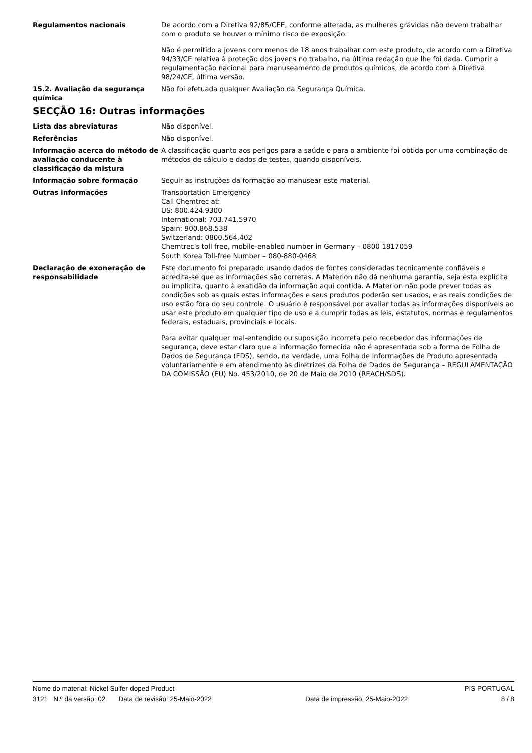Regulamentos nacionais De acordo com a Diretiva 92/85/CEE, conforme alterada, as mulheres grávidas não devem trabalhar com o produto se houver o mínimo risco de exposição.
Não é permitido a jovens com menos de 18 anos trabalhar com este produto, de acordo com a Diretiva 94/33/CE relativa à proteção dos jovens no trabalho, na última redação que lhe foi dada. Cumprir a regulamentação nacional para manuseamento de produtos químicos, de acordo com a Diretiva 98/24/CE, última versão.
15.2. Avaliação da segurança química
Não foi efetuada qualquer Avaliação da Segurança Química.
SECÇÃO 16: Outras informações
Lista das abreviaturas Não disponível.
Referências Não disponível.
Informação acerca do método de avaliação conducente à classificação da mistura
A classificação quanto aos perigos para a saúde e para o ambiente foi obtida por uma combinação de métodos de cálculo e dados de testes, quando disponíveis.
Informação sobre formação Seguir as instruções da formação ao manusear este material.
Outras informações Transportation Emergency
Call Chemtrec at:
US: 800.424.9300
International: 703.741.5970
Spain: 900.868.538
Switzerland: 0800.564.402
Chemtrec's toll free, mobile-enabled number in Germany – 0800 1817059
South Korea Toll-free Number – 080-880-0468
Declaração de exoneração de responsabilidade
Este documento foi preparado usando dados de fontes consideradas tecnicamente confiáveis e acredita-se que as informações são corretas. A Materion não dá nenhuma garantia, seja esta explícita ou implícita, quanto à exatidão da informação aqui contida. A Materion não pode prever todas as condições sob as quais estas informações e seus produtos poderão ser usados, e as reais condições de uso estão fora do seu controle. O usuário é responsável por avaliar todas as informações disponíveis ao usar este produto em qualquer tipo de uso e a cumprir todas as leis, estatutos, normas e regulamentos federais, estaduais, provinciais e locais.
Para evitar qualquer mal-entendido ou suposição incorreta pelo recebedor das informações de segurança, deve estar claro que a informação fornecida não é apresentada sob a forma de Folha de Dados de Segurança (FDS), sendo, na verdade, uma Folha de Informações de Produto apresentada voluntariamente e em atendimento às diretrizes da Folha de Dados de Segurança – REGULAMENTAÇÃO DA COMISSÃO (EU) No. 453/2010, de 20 de Maio de 2010 (REACH/SDS).
Nome do material: Nickel Sulfer-doped Product PIS PORTUGAL
3121 N.º da versão: 02 Data de revisão: 25-Maio-2022 Data de impressão: 25-Maio-2022 8 / 8